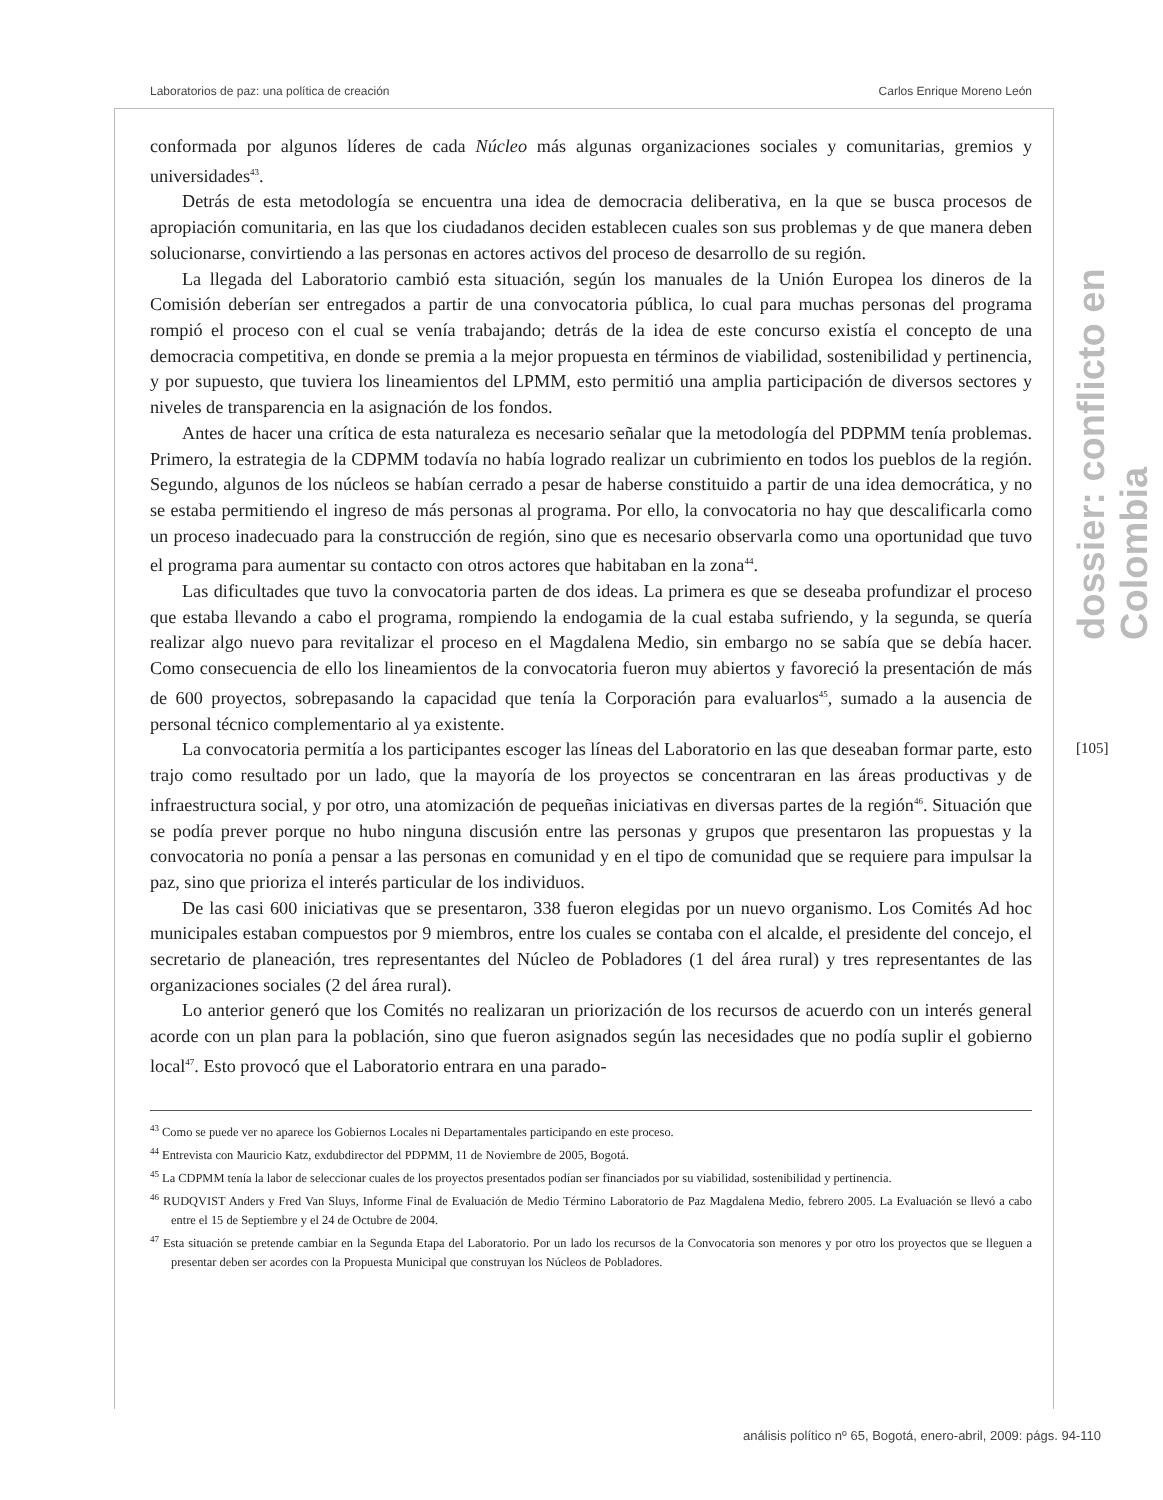Laboratorios de paz: una política de creación Carlos Enrique Moreno León
dossier: conflicto en Colombia
[105]
conformada por algunos líderes de cada Núcleo más algunas organizaciones sociales y comunitarias, gremios y universidades<sup>43</sup>.
Detrás de esta metodología se encuentra una idea de democracia deliberativa, en la que se busca procesos de apropiación comunitaria, en las que los ciudadanos deciden establecen cuales son sus problemas y de que manera deben solucionarse, convirtiendo a las personas en actores activos del proceso de desarrollo de su región.
La llegada del Laboratorio cambió esta situación, según los manuales de la Unión Europea los dineros de la Comisión deberían ser entregados a partir de una convocatoria pública, lo cual para muchas personas del programa rompió el proceso con el cual se venía trabajando; detrás de la idea de este concurso existía el concepto de una democracia competitiva, en donde se premia a la mejor propuesta en términos de viabilidad, sostenibilidad y pertinencia, y por supuesto, que tuviera los lineamientos del LPMM, esto permitió una amplia participación de diversos sectores y niveles de transparencia en la asignación de los fondos.
Antes de hacer una crítica de esta naturaleza es necesario señalar que la metodología del PDPMM tenía problemas. Primero, la estrategia de la CDPMM todavía no había logrado realizar un cubrimiento en todos los pueblos de la región. Segundo, algunos de los núcleos se habían cerrado a pesar de haberse constituido a partir de una idea democrática, y no se estaba permitiendo el ingreso de más personas al programa. Por ello, la convocatoria no hay que descalificarla como un proceso inadecuado para la construcción de región, sino que es necesario observarla como una oportunidad que tuvo el programa para aumentar su contacto con otros actores que habitaban en la zona<sup>44</sup>.
Las dificultades que tuvo la convocatoria parten de dos ideas. La primera es que se deseaba profundizar el proceso que estaba llevando a cabo el programa, rompiendo la endogamia de la cual estaba sufriendo, y la segunda, se quería realizar algo nuevo para revitalizar el proceso en el Magdalena Medio, sin embargo no se sabía que se debía hacer. Como consecuencia de ello los lineamientos de la convocatoria fueron muy abiertos y favoreció la presentación de más de 600 proyectos, sobrepasando la capacidad que tenía la Corporación para evaluarlos<sup>45</sup>, sumado a la ausencia de personal técnico complementario al ya existente.
La convocatoria permitía a los participantes escoger las líneas del Laboratorio en las que deseaban formar parte, esto trajo como resultado por un lado, que la mayoría de los proyectos se concentraran en las áreas productivas y de infraestructura social, y por otro, una atomización de pequeñas iniciativas en diversas partes de la región<sup>46</sup>. Situación que se podía prever porque no hubo ninguna discusión entre las personas y grupos que presentaron las propuestas y la convocatoria no ponía a pensar a las personas en comunidad y en el tipo de comunidad que se requiere para impulsar la paz, sino que prioriza el interés particular de los individuos.
De las casi 600 iniciativas que se presentaron, 338 fueron elegidas por un nuevo organismo. Los Comités Ad hoc municipales estaban compuestos por 9 miembros, entre los cuales se contaba con el alcalde, el presidente del concejo, el secretario de planeación, tres representantes del Núcleo de Pobladores (1 del área rural) y tres representantes de las organizaciones sociales (2 del área rural).
Lo anterior generó que los Comités no realizaran un priorización de los recursos de acuerdo con un interés general acorde con un plan para la población, sino que fueron asignados según las necesidades que no podía suplir el gobierno local<sup>47</sup>. Esto provocó que el Laboratorio entrara en una parado-
<sup>43</sup> Como se puede ver no aparece los Gobiernos Locales ni Departamentales participando en este proceso.
<sup>44</sup> Entrevista con Mauricio Katz, exdubdirector del PDPMM, 11 de Noviembre de 2005, Bogotá.
<sup>45</sup> La CDPMM tenía la labor de seleccionar cuales de los proyectos presentados podían ser financiados por su viabilidad, sostenibilidad y pertinencia.
<sup>46</sup> RUDQVIST Anders y Fred Van Sluys, Informe Final de Evaluación de Medio Término Laboratorio de Paz Magdalena Medio, febrero 2005. La Evaluación se llevó a cabo entre el 15 de Septiembre y el 24 de Octubre de 2004.
<sup>47</sup> Esta situación se pretende cambiar en la Segunda Etapa del Laboratorio. Por un lado los recursos de la Convocatoria son menores y por otro los proyectos que se lleguen a presentar deben ser acordes con la Propuesta Municipal que construyan los Núcleos de Pobladores.
análisis político nº 65, Bogotá, enero-abril, 2009: págs. 94-110